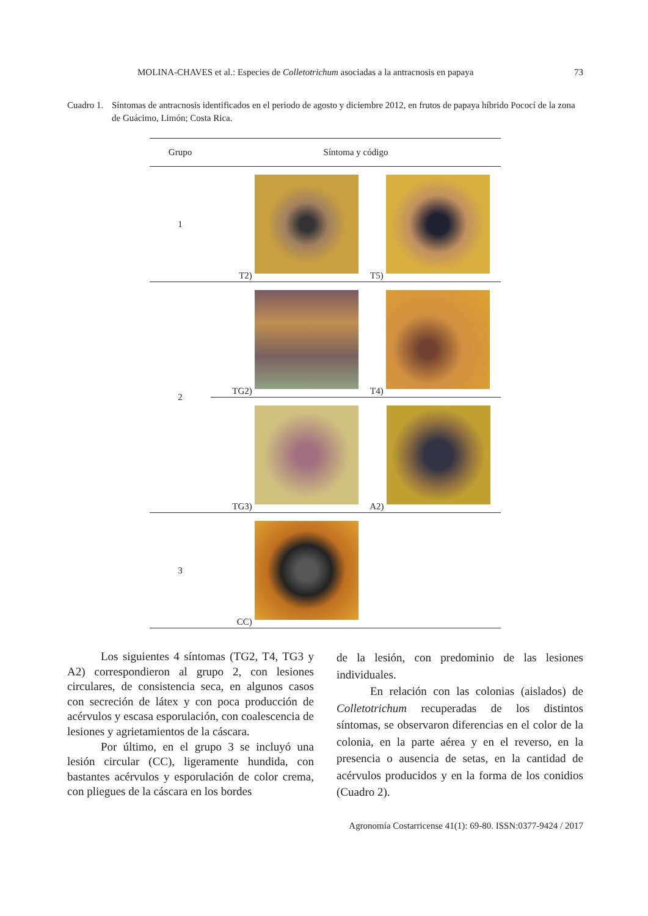MOLINA-CHAVES et al.: Especies de Colletotrichum asociadas a la antracnosis en papaya 73
Cuadro 1.
Síntomas de antracnosis identificados en el periodo de agosto y diciembre 2012, en frutos de papaya híbrido Pococí de la zona de Guácimo, Limón; Costa Rica.
| Grupo | Síntoma y código | |
| --- | --- | --- |
| 1 | T2) | T5) |
| 2 | TG2) | T4) |
| | TG3) | A2) |
| 3 | CC) | |
Los siguientes 4 síntomas (TG2, T4, TG3 y A2) correspondieron al grupo 2, con lesiones circulares, de consistencia seca, en algunos casos con secreción de látex y con poca producción de acérvulos y escasa esporulación, con coalescencia de lesiones y agrietamientos de la cáscara.
Por último, en el grupo 3 se incluyó una lesión circular (CC), ligeramente hundida, con bastantes acérvulos y esporulación de color crema, con pliegues de la cáscara en los bordes
de la lesión, con predominio de las lesiones individuales.
En relación con las colonias (aislados) de Colletotrichum recuperadas de los distintos síntomas, se observaron diferencias en el color de la colonia, en la parte aérea y en el reverso, en la presencia o ausencia de setas, en la cantidad de acérvulos producidos y en la forma de los conidios (Cuadro 2).
Agronomía Costarricense 41(1): 69-80. ISSN:0377-9424 / 2017